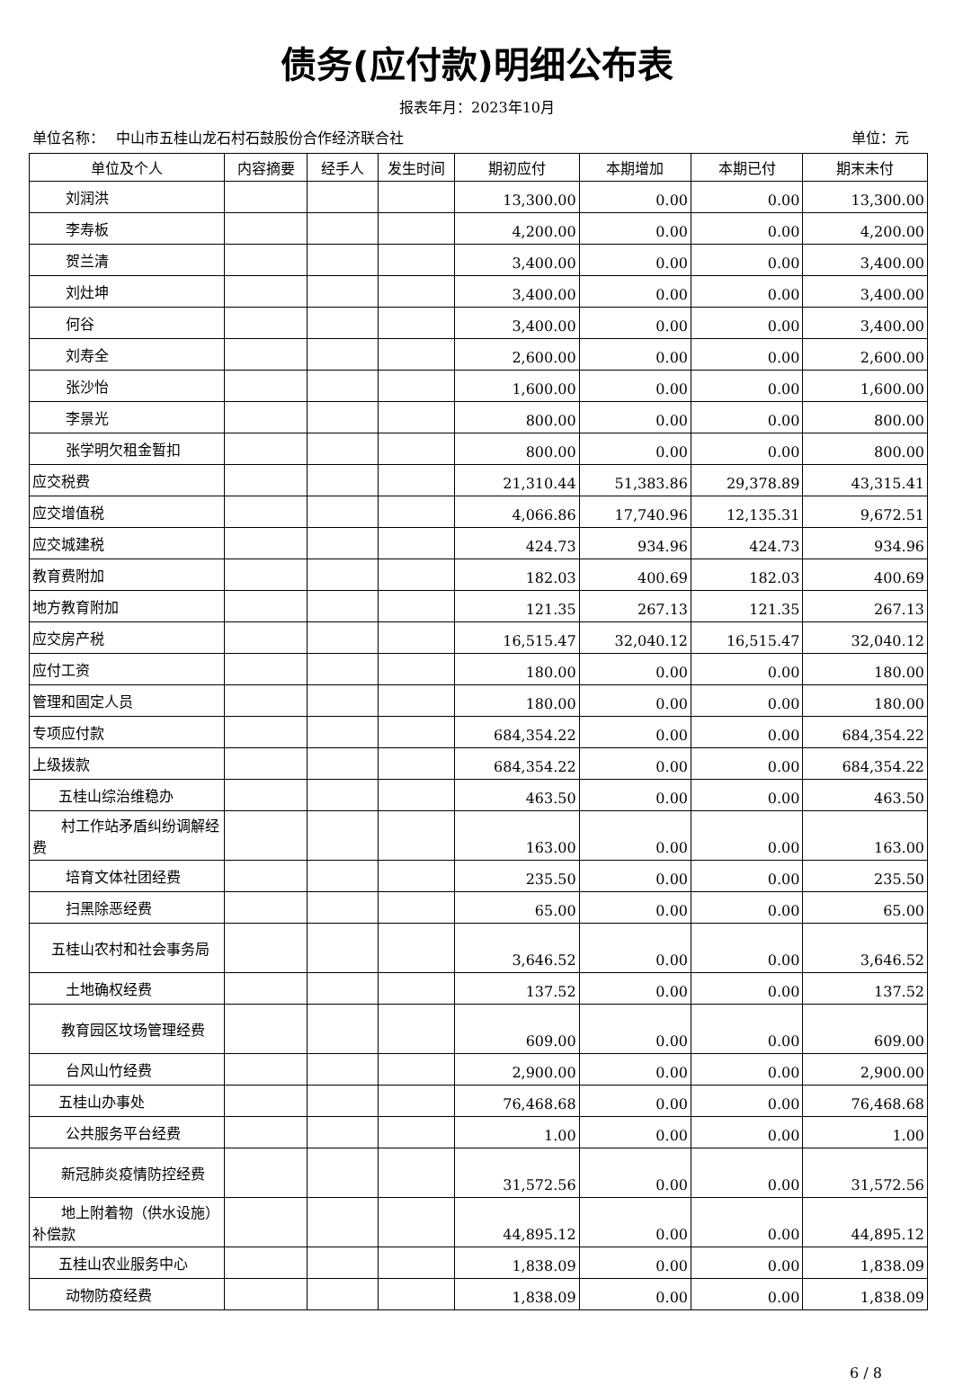债务(应付款)明细公布表
报表年月：2023年10月
单位名称：　 中山市五桂山龙石村石鼓股份合作经济联合社 单位：元
| 单位及个人 | 内容摘要 | 经手人 | 发生时间 | 期初应付 | 本期增加 | 本期已付 | 期末未付 |
| --- | --- | --- | --- | --- | --- | --- | --- |
| 刘润洪 | | | | 13,300.00 | 0.00 | 0.00 | 13,300.00 |
| 李寿板 | | | | 4,200.00 | 0.00 | 0.00 | 4,200.00 |
| 贺兰清 | | | | 3,400.00 | 0.00 | 0.00 | 3,400.00 |
| 刘灶坤 | | | | 3,400.00 | 0.00 | 0.00 | 3,400.00 |
| 何谷 | | | | 3,400.00 | 0.00 | 0.00 | 3,400.00 |
| 刘寿全 | | | | 2,600.00 | 0.00 | 0.00 | 2,600.00 |
| 张沙怡 | | | | 1,600.00 | 0.00 | 0.00 | 1,600.00 |
| 李景光 | | | | 800.00 | 0.00 | 0.00 | 800.00 |
| 张学明欠租金暂扣 | | | | 800.00 | 0.00 | 0.00 | 800.00 |
| 应交税费 | | | | 21,310.44 | 51,383.86 | 29,378.89 | 43,315.41 |
| 应交增值税 | | | | 4,066.86 | 17,740.96 | 12,135.31 | 9,672.51 |
| 应交城建税 | | | | 424.73 | 934.96 | 424.73 | 934.96 |
| 教育费附加 | | | | 182.03 | 400.69 | 182.03 | 400.69 |
| 地方教育附加 | | | | 121.35 | 267.13 | 121.35 | 267.13 |
| 应交房产税 | | | | 16,515.47 | 32,040.12 | 16,515.47 | 32,040.12 |
| 应付工资 | | | | 180.00 | 0.00 | 0.00 | 180.00 |
| 管理和固定人员 | | | | 180.00 | 0.00 | 0.00 | 180.00 |
| 专项应付款 | | | | 684,354.22 | 0.00 | 0.00 | 684,354.22 |
| 上级拨款 | | | | 684,354.22 | 0.00 | 0.00 | 684,354.22 |
| 五桂山综治维稳办 | | | | 463.50 | 0.00 | 0.00 | 463.50 |
| 村工作站矛盾纠纷调解经费 | | | | 163.00 | 0.00 | 0.00 | 163.00 |
| 培育文体社团经费 | | | | 235.50 | 0.00 | 0.00 | 235.50 |
| 扫黑除恶经费 | | | | 65.00 | 0.00 | 0.00 | 65.00 |
| 五桂山农村和社会事务局 | | | | 3,646.52 | 0.00 | 0.00 | 3,646.52 |
| 土地确权经费 | | | | 137.52 | 0.00 | 0.00 | 137.52 |
| 教育园区坟场管理经费 | | | | 609.00 | 0.00 | 0.00 | 609.00 |
| 台风山竹经费 | | | | 2,900.00 | 0.00 | 0.00 | 2,900.00 |
| 五桂山办事处 | | | | 76,468.68 | 0.00 | 0.00 | 76,468.68 |
| 公共服务平台经费 | | | | 1.00 | 0.00 | 0.00 | 1.00 |
| 新冠肺炎疫情防控经费 | | | | 31,572.56 | 0.00 | 0.00 | 31,572.56 |
| 地上附着物（供水设施）补偿款 | | | | 44,895.12 | 0.00 | 0.00 | 44,895.12 |
| 五桂山农业服务中心 | | | | 1,838.09 | 0.00 | 0.00 | 1,838.09 |
| 动物防疫经费 | | | | 1,838.09 | 0.00 | 0.00 | 1,838.09 |
6 / 8